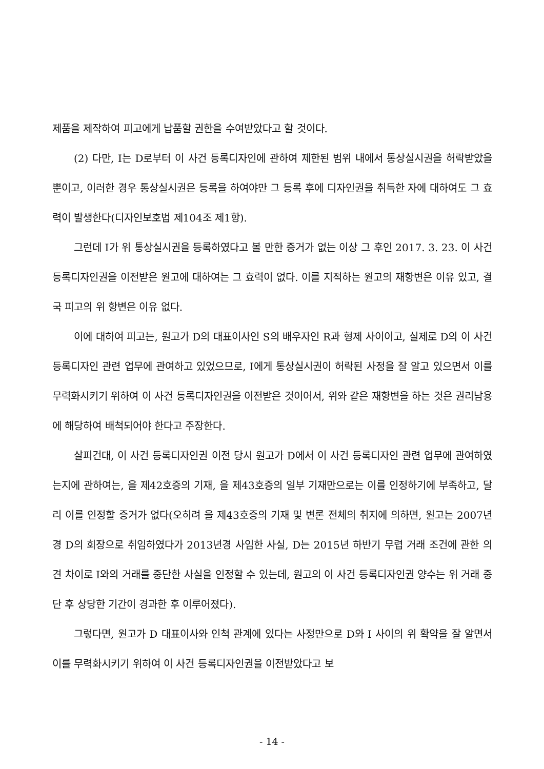제품을 제작하여 피고에게 납품할 권한을 수여받았다고 할 것이다.
(2) 다만, I는 D로부터 이 사건 등록디자인에 관하여 제한된 범위 내에서 통상실시권을 허락받았을 뿐이고, 이러한 경우 통상실시권은 등록을 하여야만 그 등록 후에 디자인권을 취득한 자에 대하여도 그 효력이 발생한다(디자인보호법 제104조 제1항).
그런데 I가 위 통상실시권을 등록하였다고 볼 만한 증거가 없는 이상 그 후인 2017. 3. 23. 이 사건 등록디자인권을 이전받은 원고에 대하여는 그 효력이 없다. 이를 지적하는 원고의 재항변은 이유 있고, 결국 피고의 위 항변은 이유 없다.
이에 대하여 피고는, 원고가 D의 대표이사인 S의 배우자인 R과 형제 사이이고, 실제로 D의 이 사건 등록디자인 관련 업무에 관여하고 있었으므로, I에게 통상실시권이 허락된 사정을 잘 알고 있으면서 이를 무력화시키기 위하여 이 사건 등록디자인권을 이전받은 것이어서, 위와 같은 재항변을 하는 것은 권리남용에 해당하여 배척되어야 한다고 주장한다.
살피건대, 이 사건 등록디자인권 이전 당시 원고가 D에서 이 사건 등록디자인 관련 업무에 관여하였는지에 관하여는, 을 제42호증의 기재, 을 제43호증의 일부 기재만으로는 이를 인정하기에 부족하고, 달리 이를 인정할 증거가 없다(오히려 을 제43호증의 기재 및 변론 전체의 취지에 의하면, 원고는 2007년경 D의 회장으로 취임하였다가 2013년경 사임한 사실, D는 2015년 하반기 무렵 거래 조건에 관한 의견 차이로 I와의 거래를 중단한 사실을 인정할 수 있는데, 원고의 이 사건 등록디자인권 양수는 위 거래 중단 후 상당한 기간이 경과한 후 이루어졌다).
그렇다면, 원고가 D 대표이사와 인척 관계에 있다는 사정만으로 D와 I 사이의 위 확약을 잘 알면서 이를 무력화시키기 위하여 이 사건 등록디자인권을 이전받았다고 보
- 14 -